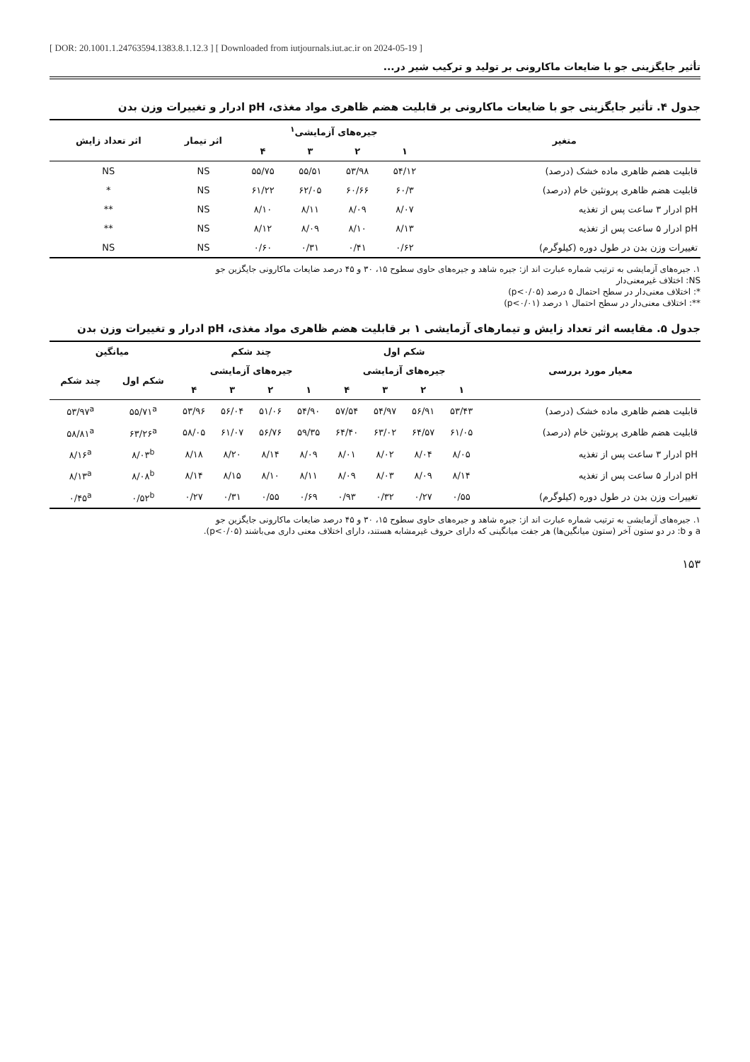[ DOR: 20.1001.1.24763594.1383.8.1.12.3 ] [ Downloaded from iutjournals.iut.ac.ir on 2024-05-19 ]
تأثیر جایگزینی جو با ضایعات ماکارونی بر تولید و ترکیب شیر در...
جدول ۴. تأثیر جایگزینی جو با ضایعات ماکارونی بر قابلیت هضم ظاهری مواد مغذی، pH ادرار و تغییرات وزن بدن
| متغیر | جیره‌های آزمایشی<sup>۱</sup> | | | | اثر تیمار | اثر تعداد زایش |
| --- | --- | --- | --- | --- | --- | --- |
| | ۱ | ۲ | ۳ | ۴ | | |
| قابلیت هضم ظاهری ماده خشک (درصد) | ۵۴/۱۲ | ۵۳/۹۸ | ۵۵/۵۱ | ۵۵/۷۵ | NS | NS |
| قابلیت هضم ظاهری پروتئین خام (درصد) | ۶۰/۳ | ۶۰/۶۶ | ۶۲/۰۵ | ۶۱/۲۲ | NS | * |
| pH ادرار ۳ ساعت پس از تغذیه | ۸/۰۷ | ۸/۰۹ | ۸/۱۱ | ۸/۱۰ | NS | ** |
| pH ادرار ۵ ساعت پس از تغذیه | ۸/۱۳ | ۸/۱۰ | ۸/۰۹ | ۸/۱۲ | NS | ** |
| تغییرات وزن بدن در طول دوره (کیلوگرم) | ۰/۶۲ | ۰/۴۱ | ۰/۳۱ | ۰/۶۰ | NS | NS |
۱. جیره‌های آزمایشی به ترتیب شماره عبارت اند از: جیره شاهد و جیره‌های حاوی سطوح ۱۵، ۳۰ و ۴۵ درصد ضایعات ماکارونی جایگزین جو
NS: اختلاف غیرمعنی‌دار
*: اختلاف معنی‌دار در سطح احتمال ۵ درصد (p<۰/۰۵)
**: اختلاف معنی‌دار در سطح احتمال ۱ درصد (p<۰/۰۱)
جدول ۵. مقایسه اثر تعداد زایش و تیمارهای آزمایشی ۱ بر قابلیت هضم ظاهری مواد مغذی، pH ادرار و تغییرات وزن بدن
| معیار مورد بررسی | شکم اول | | | | چند شکم | | | | میانگین | |
| --- | --- | --- | --- | --- | --- | --- | --- | --- | --- | --- |
| | جیره‌های آزمایشی | | | | جیره‌های آزمایشی | | | | شکم اول | چند شکم |
| | ۱ | ۲ | ۳ | ۴ | ۱ | ۲ | ۳ | ۴ | | |
| قابلیت هضم ظاهری ماده خشک (درصد) | ۵۳/۴۳ | ۵۶/۹۱ | ۵۴/۹۷ | ۵۷/۵۴ | ۵۴/۹۰ | ۵۱/۰۶ | ۵۶/۰۴ | ۵۳/۹۶ | ۵۵/۷۱<sup>a</sup> | ۵۳/۹۷<sup>a</sup> |
| قابلیت هضم ظاهری پروتئین خام (درصد) | ۶۱/۰۵ | ۶۴/۵۷ | ۶۳/۰۲ | ۶۴/۴۰ | ۵۹/۳۵ | ۵۶/۷۶ | ۶۱/۰۷ | ۵۸/۰۵ | ۶۳/۲۶<sup>a</sup> | ۵۸/۸۱<sup>a</sup> |
| pH ادرار ۳ ساعت پس از تغذیه | ۸/۰۵ | ۸/۰۴ | ۸/۰۲ | ۸/۰۱ | ۸/۰۹ | ۸/۱۴ | ۸/۲۰ | ۸/۱۸ | ۸/۰۳<sup>b</sup> | ۸/۱۶<sup>a</sup> |
| pH ادرار ۵ ساعت پس از تغذیه | ۸/۱۴ | ۸/۰۹ | ۸/۰۳ | ۸/۰۹ | ۸/۱۱ | ۸/۱۰ | ۸/۱۵ | ۸/۱۴ | ۸/۰۸<sup>b</sup> | ۸/۱۳<sup>a</sup> |
| تغییرات وزن بدن در طول دوره (کیلوگرم) | ۰/۵۵ | ۰/۲۷ | ۰/۳۲ | ۰/۹۳ | ۰/۶۹ | ۰/۵۵ | ۰/۳۱ | ۰/۲۷ | ۰/۵۲<sup>b</sup> | ۰/۴۵<sup>a</sup> |
۱. جیره‌های آزمایشی به ترتیب شماره عبارت اند از: جیره شاهد و جیره‌های حاوی سطوح ۱۵، ۳۰ و ۴۵ درصد ضایعات ماکارونی جایگزین جو
a و b: در دو ستون آخر (ستون میانگین‌ها) هر جفت میانگینی که دارای حروف غیرمشابه هستند، دارای اختلاف معنی داری می‌باشند (p<۰/۰۵).
۱۵۳